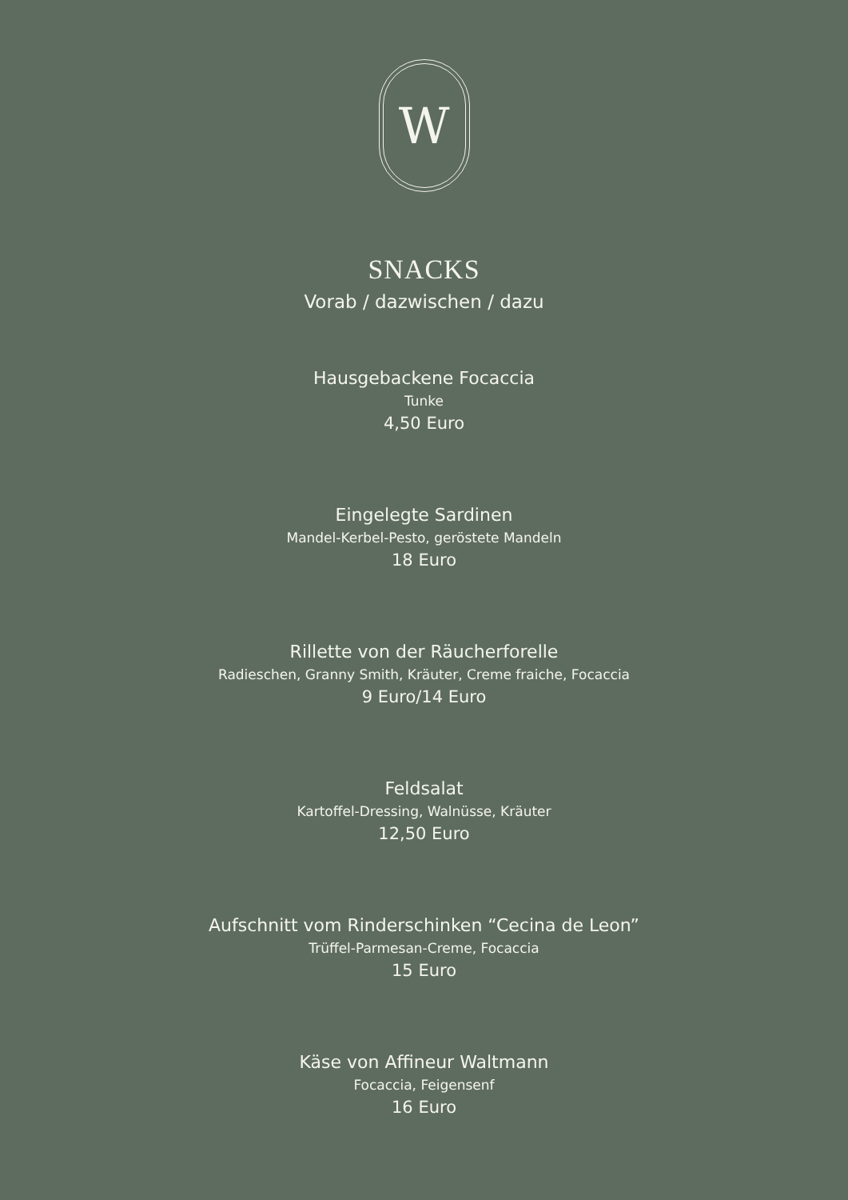W
SNACKS
Vorab / dazwischen / dazu
Hausgebackene Focaccia
Tunke
4,50 Euro
Eingelegte Sardinen
Mandel-Kerbel-Pesto, geröstete Mandeln
18 Euro
Rillette von der Räucherforelle
Radieschen, Granny Smith, Kräuter, Creme fraiche, Focaccia
9 Euro/14 Euro
Feldsalat
Kartoffel-Dressing, Walnüsse, Kräuter
12,50 Euro
Aufschnitt vom Rinderschinken “Cecina de Leon”
Trüffel-Parmesan-Creme, Focaccia
15 Euro
Käse von Affineur Waltmann
Focaccia, Feigensenf
16 Euro